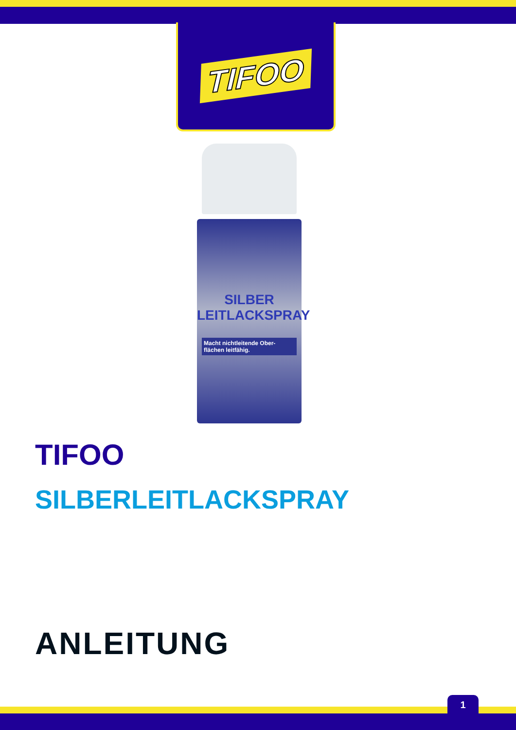TIFOO
SILBER
LEITLACKSPRAY
Macht nichtleitende Ober-flächen leitfähig.
TIFOO
SILBERLEITLACKSPRAY
ANLEITUNG
1